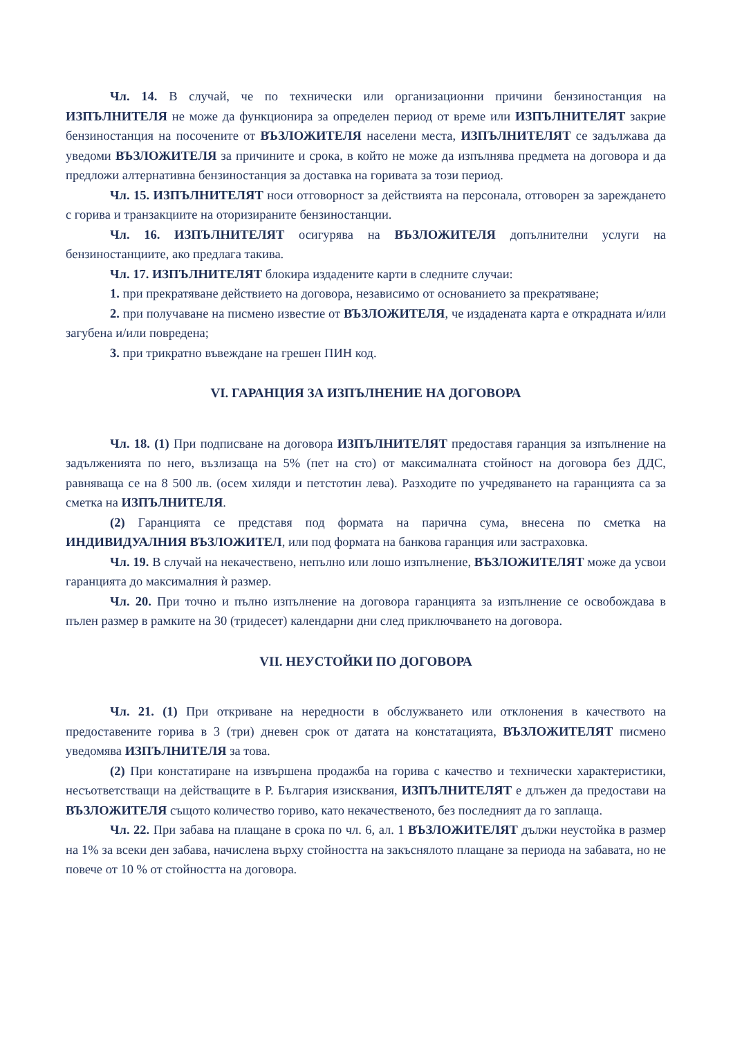Чл. 14. В случай, че по технически или организационни причини бензиностанция на ИЗПЪЛНИТЕЛЯ не може да функционира за определен период от време или ИЗПЪЛНИТЕЛЯТ закрие бензиностанция на посочените от ВЪЗЛОЖИТЕЛЯ населени места, ИЗПЪЛНИТЕЛЯТ се задължава да уведоми ВЪЗЛОЖИТЕЛЯ за причините и срока, в който не може да изпълнява предмета на договора и да предложи алтернативна бензиностанция за доставка на горивата за този период.
Чл. 15. ИЗПЪЛНИТЕЛЯТ носи отговорност за действията на персонала, отговорен за зареждането с горива и транзакциите на оторизираните бензиностанции.
Чл. 16. ИЗПЪЛНИТЕЛЯТ осигурява на ВЪЗЛОЖИТЕЛЯ допълнителни услуги на бензиностанциите, ако предлага такива.
Чл. 17. ИЗПЪЛНИТЕЛЯТ блокира издадените карти в следните случаи:
1. при прекратяване действието на договора, независимо от основанието за прекратяване;
2. при получаване на писмено известие от ВЪЗЛОЖИТЕЛЯ, че издадената карта е открадната и/или загубена и/или повредена;
3. при трикратно въвеждане на грешен ПИН код.
VI. ГАРАНЦИЯ ЗА ИЗПЪЛНЕНИЕ НА ДОГОВОРА
Чл. 18. (1) При подписване на договора ИЗПЪЛНИТЕЛЯТ предоставя гаранция за изпълнение на задълженията по него, възлизаща на 5% (пет на сто) от максималната стойност на договора без ДДС, равняваща се на 8 500 лв. (осем хиляди и петстотин лева). Разходите по учредяването на гаранцията са за сметка на ИЗПЪЛНИТЕЛЯ.
(2) Гаранцията се представя под формата на парична сума, внесена по сметка на ИНДИВИДУАЛНИЯ ВЪЗЛОЖИТЕЛ, или под формата на банкова гаранция или застраховка.
Чл. 19. В случай на некачествено, непълно или лошо изпълнение, ВЪЗЛОЖИТЕЛЯТ може да усвои гаранцията до максималния ѝ размер.
Чл. 20. При точно и пълно изпълнение на договора гаранцията за изпълнение се освобождава в пълен размер в рамките на 30 (тридесет) календарни дни след приключването на договора.
VII. НЕУСТОЙКИ ПО ДОГОВОРА
Чл. 21. (1) При откриване на нередности в обслужването или отклонения в качеството на предоставените горива в 3 (три) дневен срок от датата на констатацията, ВЪЗЛОЖИТЕЛЯТ писмено уведомява ИЗПЪЛНИТЕЛЯ за това.
(2) При констатиране на извършена продажба на горива с качество и технически характеристики, несъответстващи на действащите в Р. България изисквания, ИЗПЪЛНИТЕЛЯТ е длъжен да предостави на ВЪЗЛОЖИТЕЛЯ същото количество гориво, като некачественото, без последният да го заплаща.
Чл. 22. При забава на плащане в срока по чл. 6, ал. 1 ВЪЗЛОЖИТЕЛЯТ дължи неустойка в размер на 1% за всеки ден забава, начислена върху стойността на закъснялото плащане за периода на забавата, но не повече от 10 % от стойността на договора.